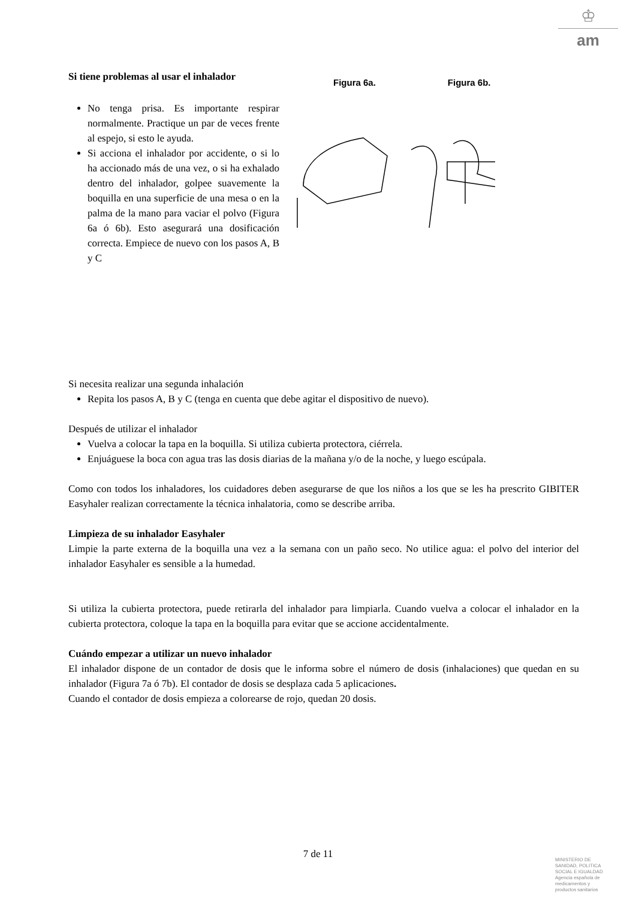♔
am
Si tiene problemas al usar el inhalador
No tenga prisa. Es importante respirar normalmente. Practique un par de veces frente al espejo, si esto le ayuda.
Si acciona el inhalador por accidente, o si lo ha accionado más de una vez, o si ha exhalado dentro del inhalador, golpee suavemente la boquilla en una superficie de una mesa o en la palma de la mano para vaciar el polvo (Figura 6a ó 6b). Esto asegurará una dosificación correcta. Empiece de nuevo con los pasos A, B y C
Figura 6a. Figura 6b.
Si necesita realizar una segunda inhalación
Repita los pasos A, B y C (tenga en cuenta que debe agitar el dispositivo de nuevo).
Después de utilizar el inhalador
Vuelva a colocar la tapa en la boquilla. Si utiliza cubierta protectora, ciérrela.
Enjuáguese la boca con agua tras las dosis diarias de la mañana y/o de la noche, y luego escúpala.
Como con todos los inhaladores, los cuidadores deben asegurarse de que los niños a los que se les ha prescrito GIBITER Easyhaler realizan correctamente la técnica inhalatoria, como se describe arriba.
Limpieza de su inhalador Easyhaler
Limpie la parte externa de la boquilla una vez a la semana con un paño seco. No utilice agua: el polvo del interior del inhalador Easyhaler es sensible a la humedad.
Si utiliza la cubierta protectora, puede retirarla del inhalador para limpiarla. Cuando vuelva a colocar el inhalador en la cubierta protectora, coloque la tapa en la boquilla para evitar que se accione accidentalmente.
Cuándo empezar a utilizar un nuevo inhalador
El inhalador dispone de un contador de dosis que le informa sobre el número de dosis (inhalaciones) que quedan en su inhalador (Figura 7a ó 7b). El contador de dosis se desplaza cada 5 aplicaciones.
Cuando el contador de dosis empieza a colorearse de rojo, quedan 20 dosis.
7 de 11
MINISTERIO DE
SANIDAD, POLITICA
SOCIAL E IGUALDAD
Agencia española de
medicamentos y
productos sanitarios